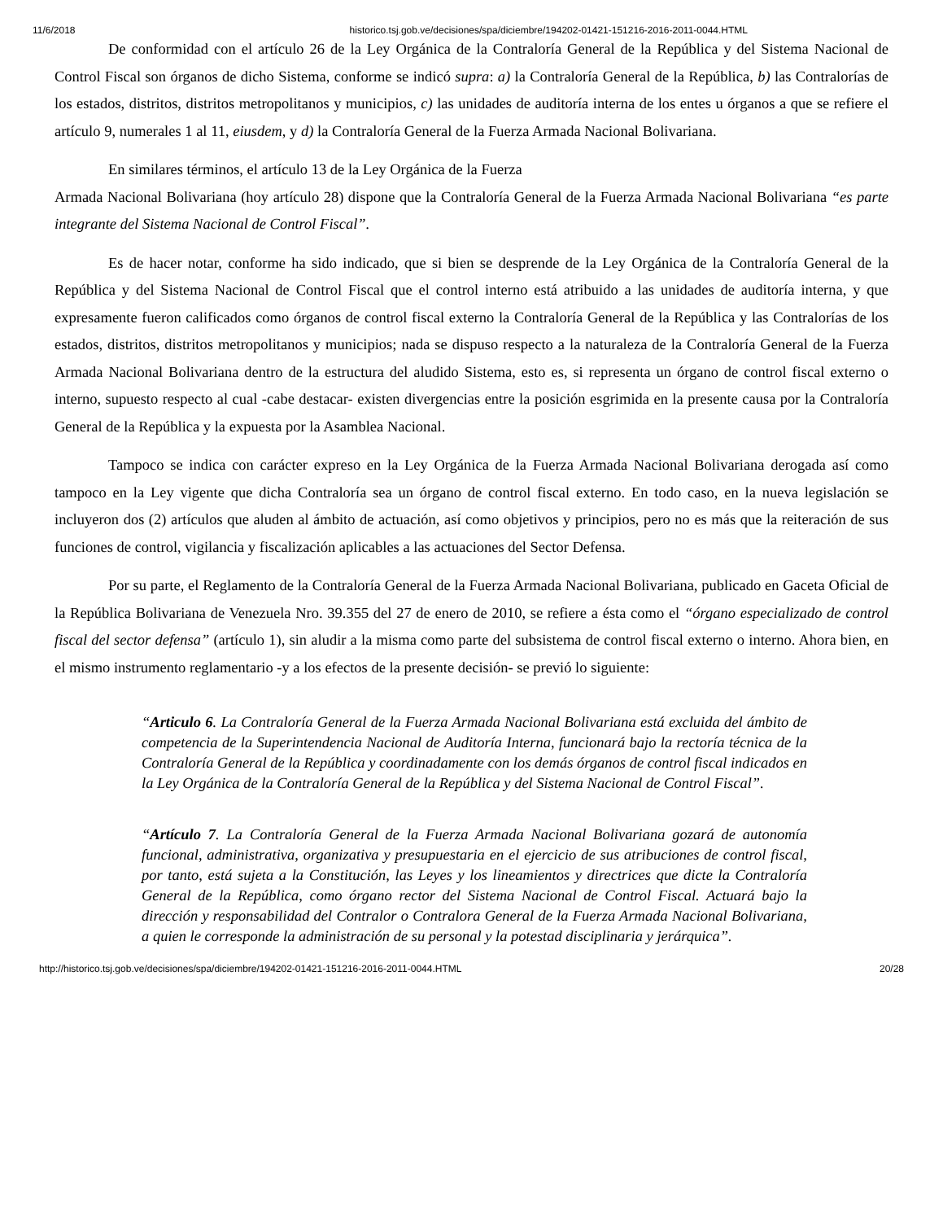11/6/2018 historico.tsj.gob.ve/decisiones/spa/diciembre/194202-01421-151216-2016-2011-0044.HTML
De conformidad con el artículo 26 de la Ley Orgánica de la Contraloría General de la República y del Sistema Nacional de Control Fiscal son órganos de dicho Sistema, conforme se indicó supra: a) la Contraloría General de la República, b) las Contralorías de los estados, distritos, distritos metropolitanos y municipios, c) las unidades de auditoría interna de los entes u órganos a que se refiere el artículo 9, numerales 1 al 11, eiusdem, y d) la Contraloría General de la Fuerza Armada Nacional Bolivariana.
En similares términos, el artículo 13 de la Ley Orgánica de la Fuerza
Armada Nacional Bolivariana (hoy artículo 28) dispone que la Contraloría General de la Fuerza Armada Nacional Bolivariana “es parte integrante del Sistema Nacional de Control Fiscal”.
Es de hacer notar, conforme ha sido indicado, que si bien se desprende de la Ley Orgánica de la Contraloría General de la República y del Sistema Nacional de Control Fiscal que el control interno está atribuido a las unidades de auditoría interna, y que expresamente fueron calificados como órganos de control fiscal externo la Contraloría General de la República y las Contralorías de los estados, distritos, distritos metropolitanos y municipios; nada se dispuso respecto a la naturaleza de la Contraloría General de la Fuerza Armada Nacional Bolivariana dentro de la estructura del aludido Sistema, esto es, si representa un órgano de control fiscal externo o interno, supuesto respecto al cual -cabe destacar- existen divergencias entre la posición esgrimida en la presente causa por la Contraloría General de la República y la expuesta por la Asamblea Nacional.
Tampoco se indica con carácter expreso en la Ley Orgánica de la Fuerza Armada Nacional Bolivariana derogada así como tampoco en la Ley vigente que dicha Contraloría sea un órgano de control fiscal externo. En todo caso, en la nueva legislación se incluyeron dos (2) artículos que aluden al ámbito de actuación, así como objetivos y principios, pero no es más que la reiteración de sus funciones de control, vigilancia y fiscalización aplicables a las actuaciones del Sector Defensa.
Por su parte, el Reglamento de la Contraloría General de la Fuerza Armada Nacional Bolivariana, publicado en Gaceta Oficial de la República Bolivariana de Venezuela Nro. 39.355 del 27 de enero de 2010, se refiere a ésta como el “órgano especializado de control fiscal del sector defensa” (artículo 1), sin aludir a la misma como parte del subsistema de control fiscal externo o interno. Ahora bien, en el mismo instrumento reglamentario -y a los efectos de la presente decisión- se previó lo siguiente:
“Articulo 6. La Contraloría General de la Fuerza Armada Nacional Bolivariana está excluida del ámbito de competencia de la Superintendencia Nacional de Auditoría Interna, funcionará bajo la rectoría técnica de la Contraloría General de la República y coordinadamente con los demás órganos de control fiscal indicados en la Ley Orgánica de la Contraloría General de la República y del Sistema Nacional de Control Fiscal”.
“Artículo 7. La Contraloría General de la Fuerza Armada Nacional Bolivariana gozará de autonomía funcional, administrativa, organizativa y presupuestaria en el ejercicio de sus atribuciones de control fiscal, por tanto, está sujeta a la Constitución, las Leyes y los lineamientos y directrices que dicte la Contraloría General de la República, como órgano rector del Sistema Nacional de Control Fiscal. Actuará bajo la dirección y responsabilidad del Contralor o Contralora General de la Fuerza Armada Nacional Bolivariana, a quien le corresponde la administración de su personal y la potestad disciplinaria y jerárquica”.
http://historico.tsj.gob.ve/decisiones/spa/diciembre/194202-01421-151216-2016-2011-0044.HTML 20/28